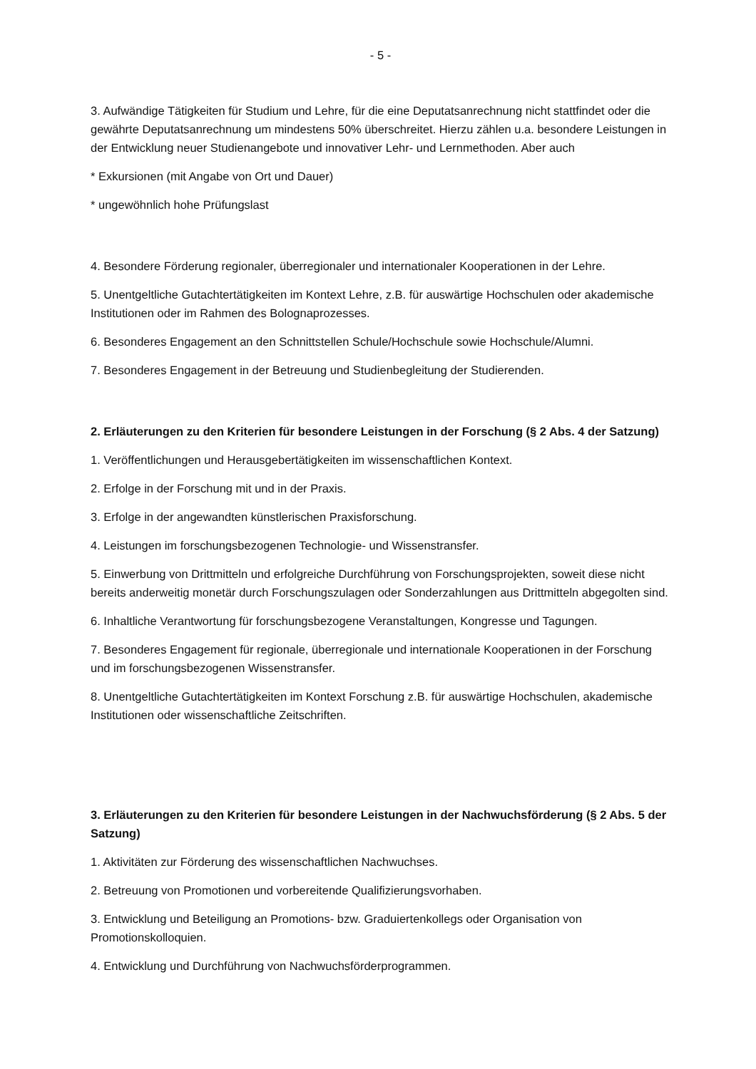- 5 -
3. Aufwändige Tätigkeiten für Studium und Lehre, für die eine Deputatsanrechnung nicht stattfindet oder die gewährte Deputatsanrechnung um mindestens 50% überschreitet. Hierzu zählen u.a. besondere Leistungen in der Entwicklung neuer Studienangebote und innovativer Lehr- und Lernmethoden. Aber auch
* Exkursionen (mit Angabe von Ort und Dauer)
* ungewöhnlich hohe Prüfungslast
4. Besondere Förderung regionaler, überregionaler und internationaler Kooperationen in der Lehre.
5. Unentgeltliche Gutachtertätigkeiten im Kontext Lehre, z.B. für auswärtige Hochschulen oder akademische Institutionen oder im Rahmen des Bolognaprozesses.
6. Besonderes Engagement an den Schnittstellen Schule/Hochschule sowie Hochschule/Alumni.
7. Besonderes Engagement in der Betreuung und Studienbegleitung der Studierenden.
2. Erläuterungen zu den Kriterien für besondere Leistungen in der Forschung (§ 2 Abs. 4 der Satzung)
1. Veröffentlichungen und Herausgebertätigkeiten im wissenschaftlichen Kontext.
2. Erfolge in der Forschung mit und in der Praxis.
3. Erfolge in der angewandten künstlerischen Praxisforschung.
4. Leistungen im forschungsbezogenen Technologie- und Wissenstransfer.
5. Einwerbung von Drittmitteln und erfolgreiche Durchführung von Forschungsprojekten, soweit diese nicht bereits anderweitig monetär durch Forschungszulagen oder Sonderzahlungen aus Drittmitteln abgegolten sind.
6. Inhaltliche Verantwortung für forschungsbezogene Veranstaltungen, Kongresse und Tagungen.
7. Besonderes Engagement für regionale, überregionale und internationale Kooperationen in der Forschung und im forschungsbezogenen Wissenstransfer.
8. Unentgeltliche Gutachtertätigkeiten im Kontext Forschung z.B. für auswärtige Hochschulen, akademische Institutionen oder wissenschaftliche Zeitschriften.
3. Erläuterungen zu den Kriterien für besondere Leistungen in der Nachwuchsförderung (§ 2 Abs. 5 der Satzung)
1. Aktivitäten zur Förderung des wissenschaftlichen Nachwuchses.
2. Betreuung von Promotionen und vorbereitende Qualifizierungsvorhaben.
3. Entwicklung und Beteiligung an Promotions- bzw. Graduiertenkollegs oder Organisation von Promotionskolloquien.
4. Entwicklung und Durchführung von Nachwuchsförderprogrammen.